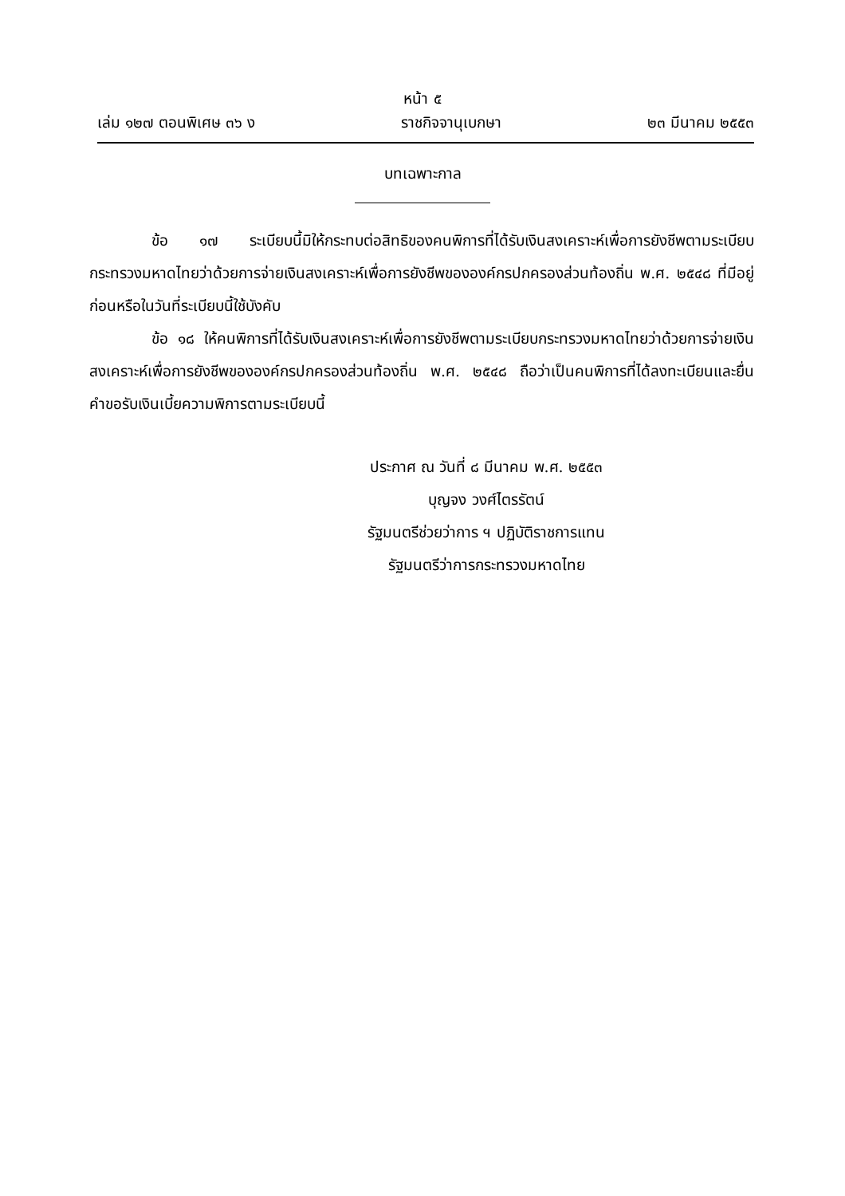หน้า ๕
เล่ม ๑๒๗ ตอนพิเศษ ๓๖ ง ราชกิจจานุเบกษา ๒๓ มีนาคม ๒๕๕๓
บทเฉพาะกาล
ข้อ ๑๗ ระเบียบนี้มิให้กระทบต่อสิทธิของคนพิการที่ได้รับเงินสงเคราะห์เพื่อการยังชีพตามระเบียบกระทรวงมหาดไทยว่าด้วยการจ่ายเงินสงเคราะห์เพื่อการยังชีพขององค์กรปกครองส่วนท้องถิ่น พ.ศ. ๒๕๔๘ ที่มีอยู่ก่อนหรือในวันที่ระเบียบนี้ใช้บังคับ
ข้อ ๑๘ ให้คนพิการที่ได้รับเงินสงเคราะห์เพื่อการยังชีพตามระเบียบกระทรวงมหาดไทยว่าด้วยการจ่ายเงินสงเคราะห์เพื่อการยังชีพขององค์กรปกครองส่วนท้องถิ่น พ.ศ. ๒๕๔๘ ถือว่าเป็นคนพิการที่ได้ลงทะเบียนและยื่นคำขอรับเงินเบี้ยความพิการตามระเบียบนี้
ประกาศ ณ วันที่ ๘ มีนาคม พ.ศ. ๒๕๕๓
บุญจง วงศ์ไตรรัตน์
รัฐมนตรีช่วยว่าการ ฯ ปฏิบัติราชการแทน
รัฐมนตรีว่าการกระทรวงมหาดไทย